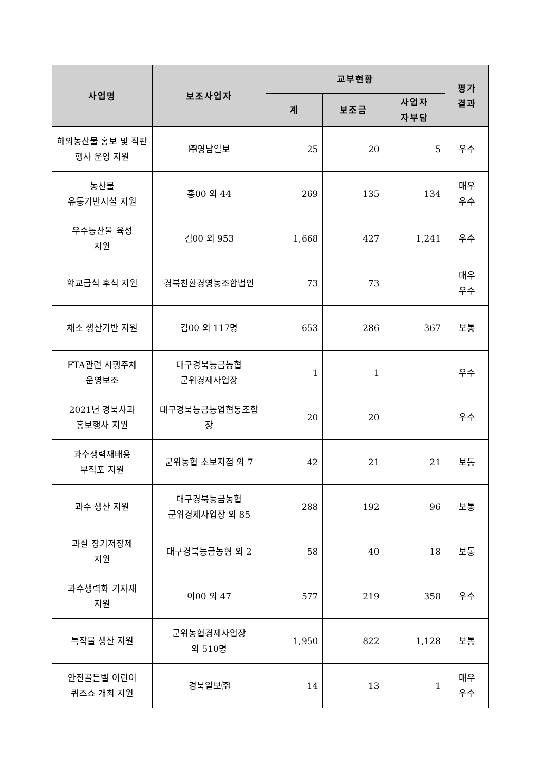| 사업명 | 보조사업자 | 교부현황 | | | 평가 결과 |
| --- | --- | --- | --- | --- | --- |
| | | 계 | 보조금 | 사업자 자부담 | |
| 해외농산물 홍보 및 직판행사 운영 지원 | ㈜영남일보 | 25 | 20 | 5 | 우수 |
| 농산물 유통기반시설 지원 | 홍00 외 44 | 269 | 135 | 134 | 매우 우수 |
| 우수농산물 육성 지원 | 김00 외 953 | 1,668 | 427 | 1,241 | 우수 |
| 학교급식 후식 지원 | 경북친환경영농조합법인 | 73 | 73 | | 매우 우수 |
| 채소 생산기반 지원 | 김00 외 117명 | 653 | 286 | 367 | 보통 |
| FTA관련 시행주체 운영보조 | 대구경북능금농협 군위경제사업장 | 1 | 1 | | 우수 |
| 2021년 경북사과 홍보행사 지원 | 대구경북능금농업협동조합장 | 20 | 20 | | 우수 |
| 과수생력재배용 부직포 지원 | 군위농협 소보지점 외 7 | 42 | 21 | 21 | 보통 |
| 과수 생산 지원 | 대구경북능금농협 군위경제사업장 외 85 | 288 | 192 | 96 | 보통 |
| 과실 장기저장제 지원 | 대구경북능금농협 외 2 | 58 | 40 | 18 | 보통 |
| 과수생력화 기자재 지원 | 이00 외 47 | 577 | 219 | 358 | 우수 |
| 특작물 생산 지원 | 군위농협경제사업장 외 510명 | 1,950 | 822 | 1,128 | 보통 |
| 안전골든벨 어린이 퀴즈쇼 개최 지원 | 경북일보㈜ | 14 | 13 | 1 | 매우 우수 |